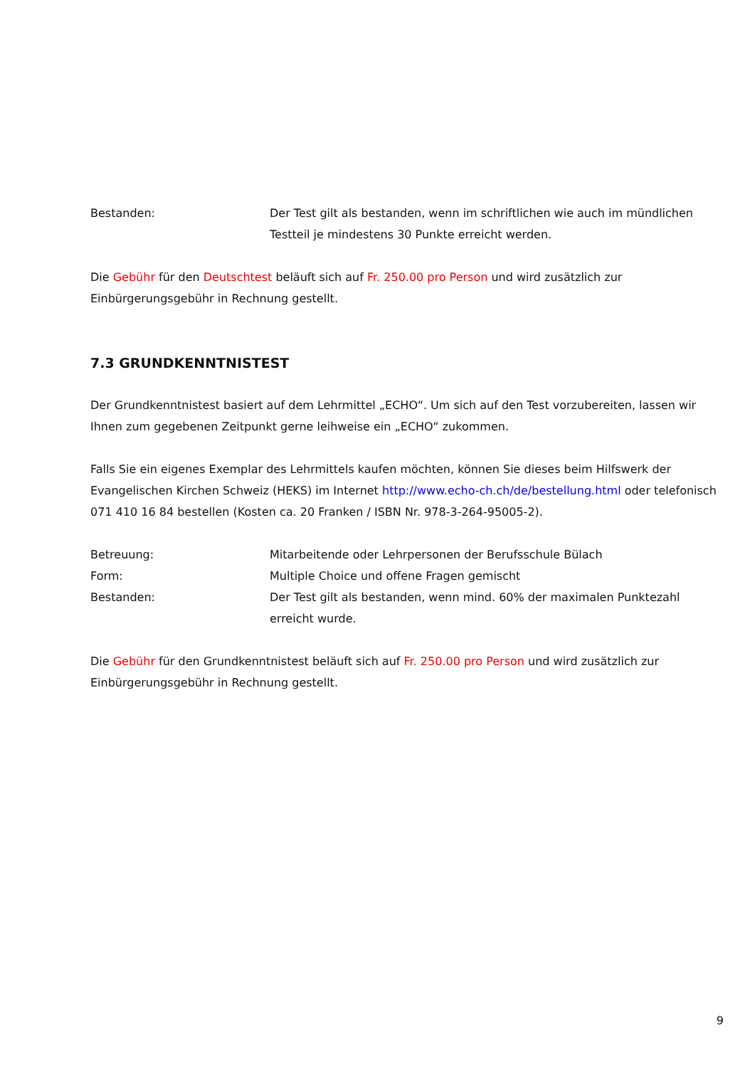Bestanden: Der Test gilt als bestanden, wenn im schriftlichen wie auch im mündlichen Testteil je mindestens 30 Punkte erreicht werden.
Die Gebühr für den Deutschtest beläuft sich auf Fr. 250.00 pro Person und wird zusätzlich zur Einbürgerungsgebühr in Rechnung gestellt.
7.3 GRUNDKENNTNISTEST
Der Grundkenntnistest basiert auf dem Lehrmittel „ECHO“. Um sich auf den Test vorzubereiten, lassen wir Ihnen zum gegebenen Zeitpunkt gerne leihweise ein „ECHO“ zukommen.
Falls Sie ein eigenes Exemplar des Lehrmittels kaufen möchten, können Sie dieses beim Hilfswerk der Evangelischen Kirchen Schweiz (HEKS) im Internet http://www.echo-ch.ch/de/bestellung.html oder telefonisch 071 410 16 84 bestellen (Kosten ca. 20 Franken / ISBN Nr. 978-3-264-95005-2).
Betreuung: Mitarbeitende oder Lehrpersonen der Berufsschule Bülach
Form: Multiple Choice und offene Fragen gemischt
Bestanden: Der Test gilt als bestanden, wenn mind. 60% der maximalen Punktezahl erreicht wurde.
Die Gebühr für den Grundkenntnistest beläuft sich auf Fr. 250.00 pro Person und wird zusätzlich zur Einbürgerungsgebühr in Rechnung gestellt.
9